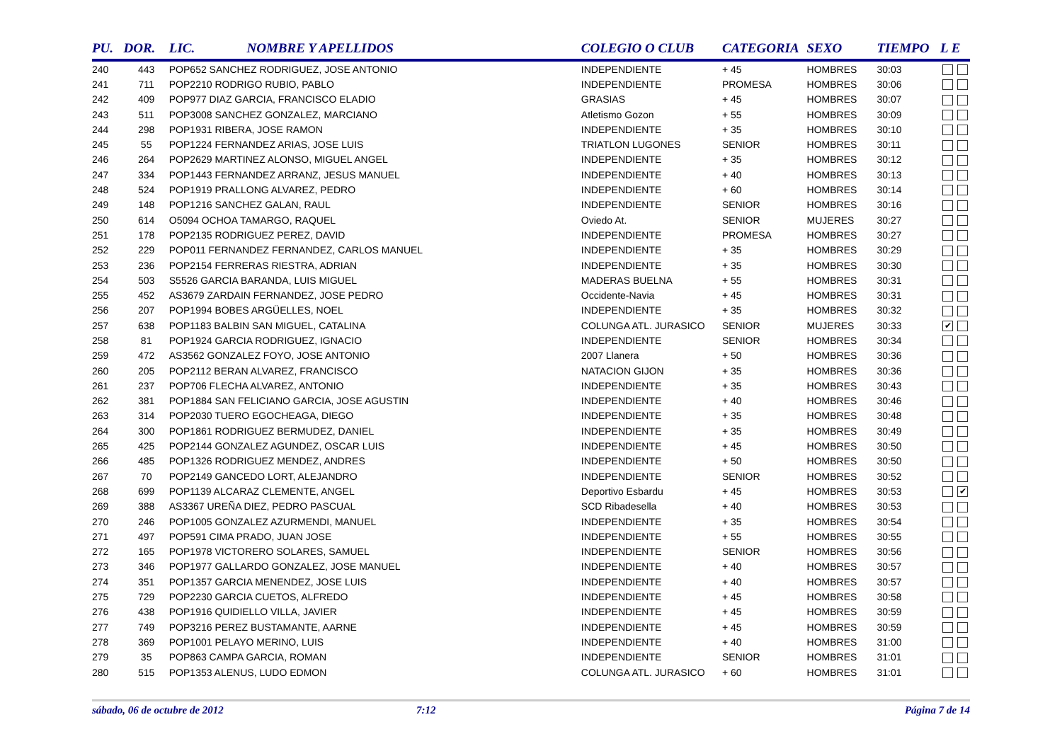| PU. | DOR. | LIC. | NOMBRE Y APELLIDOS | COLEGIO O CLUB | CATEGORIA | SEXO | TIEMPO | L E |
| --- | --- | --- | --- | --- | --- | --- | --- | --- |
| 240 | 443 | POP652 SANCHEZ RODRIGUEZ, JOSE ANTONIO | | INDEPENDIENTE | + 45 | HOMBRES | 30:03 | |
| 241 | 711 | POP2210 RODRIGO RUBIO, PABLO | | INDEPENDIENTE | PROMESA | HOMBRES | 30:06 | |
| 242 | 409 | POP977 DIAZ GARCIA, FRANCISCO ELADIO | | GRASIAS | + 45 | HOMBRES | 30:07 | |
| 243 | 511 | POP3008 SANCHEZ GONZALEZ, MARCIANO | | Atletismo Gozon | + 55 | HOMBRES | 30:09 | |
| 244 | 298 | POP1931 RIBERA, JOSE RAMON | | INDEPENDIENTE | + 35 | HOMBRES | 30:10 | |
| 245 | 55 | POP1224 FERNANDEZ ARIAS, JOSE LUIS | | TRIATLON LUGONES | SENIOR | HOMBRES | 30:11 | |
| 246 | 264 | POP2629 MARTINEZ ALONSO, MIGUEL ANGEL | | INDEPENDIENTE | + 35 | HOMBRES | 30:12 | |
| 247 | 334 | POP1443 FERNANDEZ ARRANZ, JESUS MANUEL | | INDEPENDIENTE | + 40 | HOMBRES | 30:13 | |
| 248 | 524 | POP1919 PRALLONG ALVAREZ, PEDRO | | INDEPENDIENTE | + 60 | HOMBRES | 30:14 | |
| 249 | 148 | POP1216 SANCHEZ GALAN, RAUL | | INDEPENDIENTE | SENIOR | HOMBRES | 30:16 | |
| 250 | 614 | O5094 OCHOA TAMARGO, RAQUEL | | Oviedo At. | SENIOR | MUJERES | 30:27 | |
| 251 | 178 | POP2135 RODRIGUEZ PEREZ, DAVID | | INDEPENDIENTE | PROMESA | HOMBRES | 30:27 | |
| 252 | 229 | POP011 FERNANDEZ FERNANDEZ, CARLOS MANUEL | | INDEPENDIENTE | + 35 | HOMBRES | 30:29 | |
| 253 | 236 | POP2154 FERRERAS RIESTRA, ADRIAN | | INDEPENDIENTE | + 35 | HOMBRES | 30:30 | |
| 254 | 503 | S5526 GARCIA BARANDA, LUIS MIGUEL | | MADERAS BUELNA | + 55 | HOMBRES | 30:31 | |
| 255 | 452 | AS3679 ZARDAIN FERNANDEZ, JOSE PEDRO | | Occidente-Navia | + 45 | HOMBRES | 30:31 | |
| 256 | 207 | POP1994 BOBES ARGÜELLES, NOEL | | INDEPENDIENTE | + 35 | HOMBRES | 30:32 | |
| 257 | 638 | POP1183 BALBIN SAN MIGUEL, CATALINA | | COLUNGA ATL. JURASICO | SENIOR | MUJERES | 30:33 | ✔ |
| 258 | 81 | POP1924 GARCIA RODRIGUEZ, IGNACIO | | INDEPENDIENTE | SENIOR | HOMBRES | 30:34 | |
| 259 | 472 | AS3562 GONZALEZ FOYO, JOSE ANTONIO | | 2007 Llanera | + 50 | HOMBRES | 30:36 | |
| 260 | 205 | POP2112 BERAN ALVAREZ, FRANCISCO | | NATACION GIJON | + 35 | HOMBRES | 30:36 | |
| 261 | 237 | POP706 FLECHA ALVAREZ, ANTONIO | | INDEPENDIENTE | + 35 | HOMBRES | 30:43 | |
| 262 | 381 | POP1884 SAN FELICIANO GARCIA, JOSE AGUSTIN | | INDEPENDIENTE | + 40 | HOMBRES | 30:46 | |
| 263 | 314 | POP2030 TUERO EGOCHEAGA, DIEGO | | INDEPENDIENTE | + 35 | HOMBRES | 30:48 | |
| 264 | 300 | POP1861 RODRIGUEZ BERMUDEZ, DANIEL | | INDEPENDIENTE | + 35 | HOMBRES | 30:49 | |
| 265 | 425 | POP2144 GONZALEZ AGUNDEZ, OSCAR LUIS | | INDEPENDIENTE | + 45 | HOMBRES | 30:50 | |
| 266 | 485 | POP1326 RODRIGUEZ MENDEZ, ANDRES | | INDEPENDIENTE | + 50 | HOMBRES | 30:50 | |
| 267 | 70 | POP2149 GANCEDO LORT, ALEJANDRO | | INDEPENDIENTE | SENIOR | HOMBRES | 30:52 | |
| 268 | 699 | POP1139 ALCARAZ CLEMENTE, ANGEL | | Deportivo Esbardu | + 45 | HOMBRES | 30:53 | ✔ |
| 269 | 388 | AS3367 UREÑA DIEZ, PEDRO PASCUAL | | SCD Ribadesella | + 40 | HOMBRES | 30:53 | |
| 270 | 246 | POP1005 GONZALEZ AZURMENDI, MANUEL | | INDEPENDIENTE | + 35 | HOMBRES | 30:54 | |
| 271 | 497 | POP591 CIMA PRADO, JUAN JOSE | | INDEPENDIENTE | + 55 | HOMBRES | 30:55 | |
| 272 | 165 | POP1978 VICTORERO SOLARES, SAMUEL | | INDEPENDIENTE | SENIOR | HOMBRES | 30:56 | |
| 273 | 346 | POP1977 GALLARDO GONZALEZ, JOSE MANUEL | | INDEPENDIENTE | + 40 | HOMBRES | 30:57 | |
| 274 | 351 | POP1357 GARCIA MENENDEZ, JOSE LUIS | | INDEPENDIENTE | + 40 | HOMBRES | 30:57 | |
| 275 | 729 | POP2230 GARCIA CUETOS, ALFREDO | | INDEPENDIENTE | + 45 | HOMBRES | 30:58 | |
| 276 | 438 | POP1916 QUIDIELLO VILLA, JAVIER | | INDEPENDIENTE | + 45 | HOMBRES | 30:59 | |
| 277 | 749 | POP3216 PEREZ BUSTAMANTE, AARNE | | INDEPENDIENTE | + 45 | HOMBRES | 30:59 | |
| 278 | 369 | POP1001 PELAYO MERINO, LUIS | | INDEPENDIENTE | + 40 | HOMBRES | 31:00 | |
| 279 | 35 | POP863 CAMPA GARCIA, ROMAN | | INDEPENDIENTE | SENIOR | HOMBRES | 31:01 | |
| 280 | 515 | POP1353 ALENUS, LUDO EDMON | | COLUNGA ATL. JURASICO | + 60 | HOMBRES | 31:01 | |
sábado, 06 de octubre de 2012 7:12 Página 7 de 14